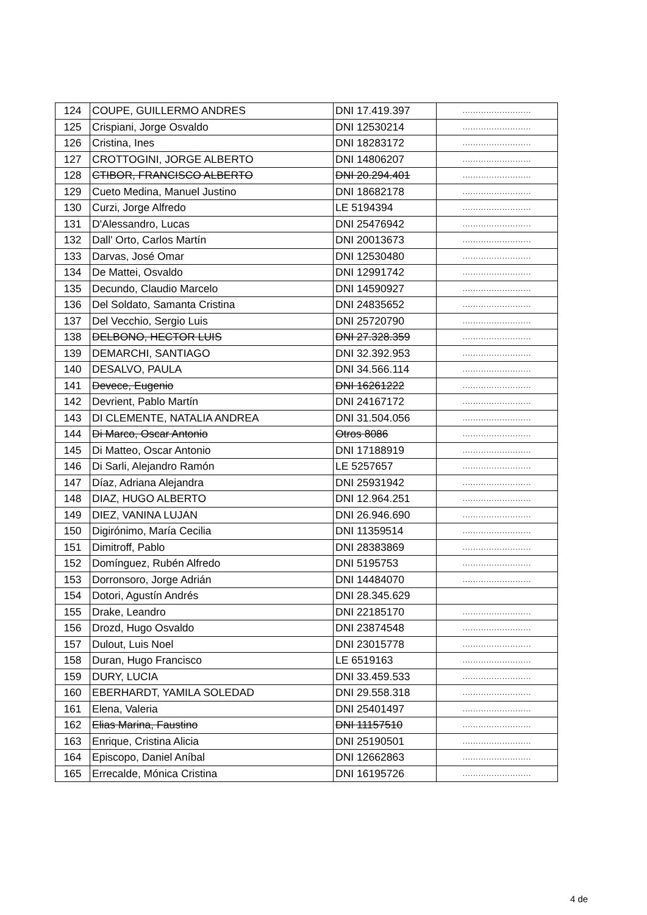| 124 | COUPE, GUILLERMO ANDRES | DNI 17.419.397 | .......................... |
| 125 | Crispiani, Jorge Osvaldo | DNI 12530214 | .......................... |
| 126 | Cristina, Ines | DNI 18283172 | .......................... |
| 127 | CROTTOGINI, JORGE ALBERTO | DNI 14806207 | .......................... |
| 128 | CTIBOR, FRANCISCO ALBERTO | DNI 20.294.401 | .......................... |
| 129 | Cueto Medina, Manuel Justino | DNI 18682178 | .......................... |
| 130 | Curzi, Jorge Alfredo | LE 5194394 | .......................... |
| 131 | D'Alessandro, Lucas | DNI 25476942 | .......................... |
| 132 | Dall' Orto, Carlos Martín | DNI 20013673 | .......................... |
| 133 | Darvas, José Omar | DNI 12530480 | .......................... |
| 134 | De Mattei, Osvaldo | DNI 12991742 | .......................... |
| 135 | Decundo, Claudio Marcelo | DNI 14590927 | .......................... |
| 136 | Del Soldato, Samanta Cristina | DNI 24835652 | .......................... |
| 137 | Del Vecchio, Sergio Luis | DNI 25720790 | .......................... |
| 138 | DELBONO, HECTOR LUIS | DNI 27.328.359 | .......................... |
| 139 | DEMARCHI, SANTIAGO | DNI 32.392.953 | .......................... |
| 140 | DESALVO, PAULA | DNI 34.566.114 | .......................... |
| 141 | Devece, Eugenio | DNI 16261222 | .......................... |
| 142 | Devrient, Pablo Martín | DNI 24167172 | .......................... |
| 143 | DI CLEMENTE, NATALIA ANDREA | DNI 31.504.056 | .......................... |
| 144 | Di Marco, Oscar Antonio | Otros 8086 | .......................... |
| 145 | Di Matteo, Oscar Antonio | DNI 17188919 | .......................... |
| 146 | Di Sarli, Alejandro Ramón | LE 5257657 | .......................... |
| 147 | Díaz, Adriana Alejandra | DNI 25931942 | .......................... |
| 148 | DIAZ, HUGO ALBERTO | DNI 12.964.251 | .......................... |
| 149 | DIEZ, VANINA LUJAN | DNI 26.946.690 | .......................... |
| 150 | Digirónimo, María Cecilia | DNI 11359514 | .......................... |
| 151 | Dimitroff, Pablo | DNI 28383869 | .......................... |
| 152 | Domínguez, Rubén Alfredo | DNI 5195753 | .......................... |
| 153 | Dorronsoro, Jorge Adrián | DNI 14484070 | .......................... |
| 154 | Dotori, Agustín Andrés | DNI 28.345.629 | |
| 155 | Drake, Leandro | DNI 22185170 | .......................... |
| 156 | Drozd, Hugo Osvaldo | DNI 23874548 | .......................... |
| 157 | Dulout, Luis Noel | DNI 23015778 | .......................... |
| 158 | Duran, Hugo Francisco | LE 6519163 | .......................... |
| 159 | DURY, LUCIA | DNI 33.459.533 | .......................... |
| 160 | EBERHARDT, YAMILA SOLEDAD | DNI 29.558.318 | .......................... |
| 161 | Elena, Valeria | DNI 25401497 | .......................... |
| 162 | Elias Marina, Faustino | DNI 11157510 | .......................... |
| 163 | Enrique, Cristina Alicia | DNI 25190501 | .......................... |
| 164 | Episcopo, Daniel Aníbal | DNI 12662863 | .......................... |
| 165 | Errecalde, Mónica Cristina | DNI 16195726 | .......................... |
4 de